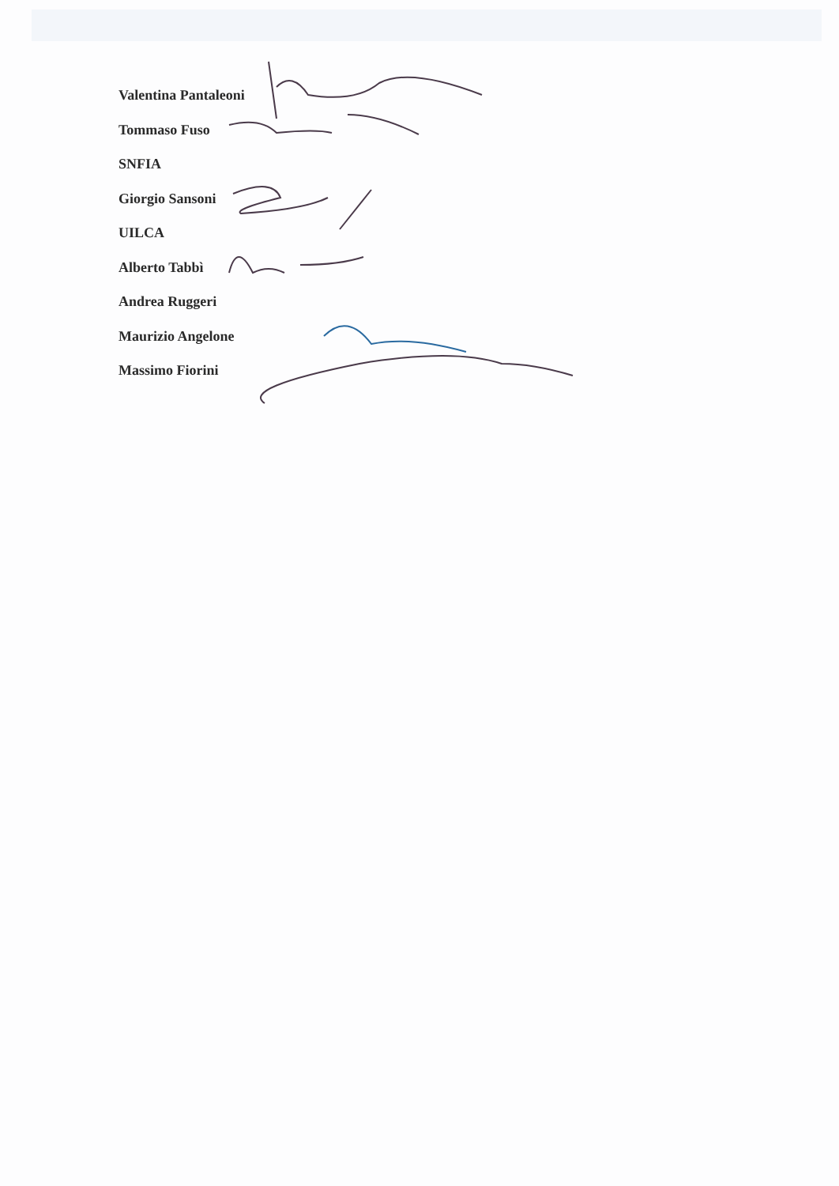Valentina Pantaleoni
Tommaso Fuso
SNFIA
Giorgio Sansoni
UILCA
Alberto Tabbì
Andrea Ruggeri
Maurizio Angelone
Massimo Fiorini